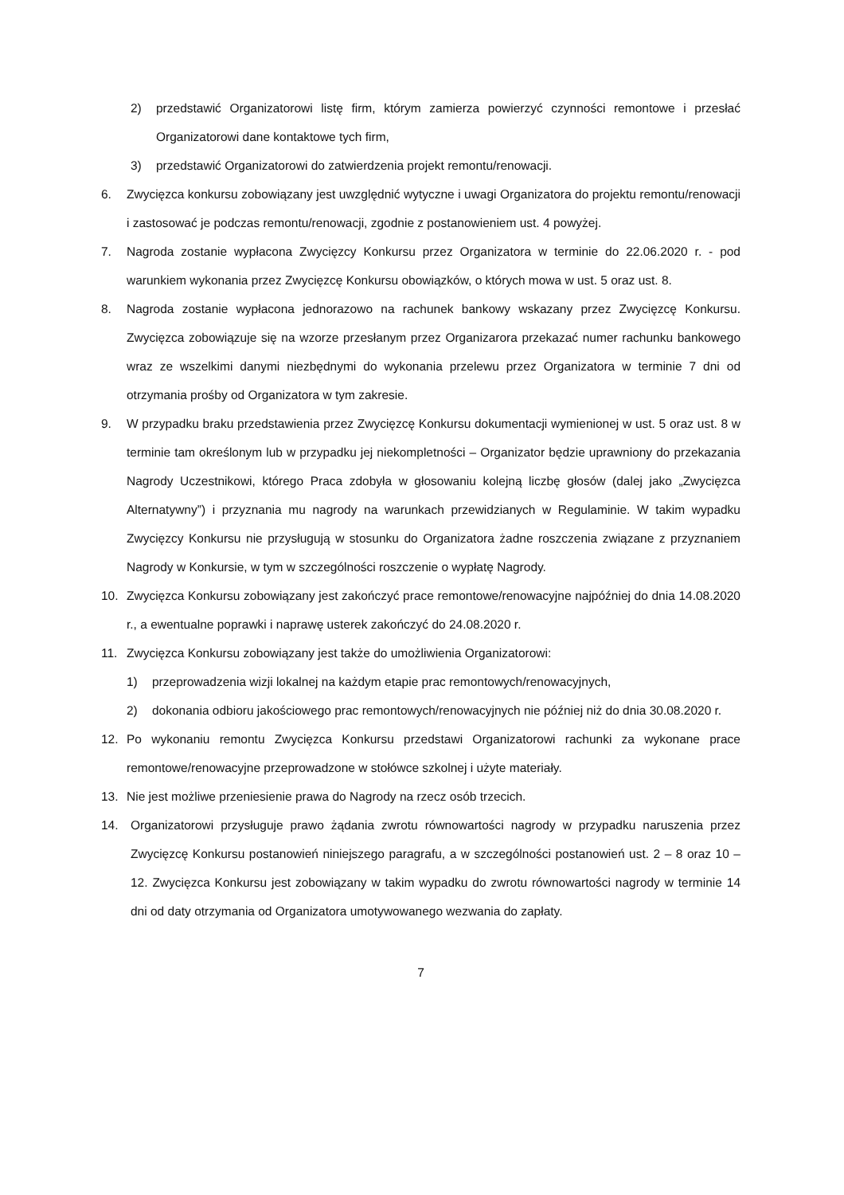2) przedstawić Organizatorowi listę firm, którym zamierza powierzyć czynności remontowe i przesłać Organizatorowi dane kontaktowe tych firm,
3) przedstawić Organizatorowi do zatwierdzenia projekt remontu/renowacji.
6. Zwycięzca konkursu zobowiązany jest uwzględnić wytyczne i uwagi Organizatora do projektu remontu/renowacji i zastosować je podczas remontu/renowacji, zgodnie z postanowieniem ust. 4 powyżej.
7. Nagroda zostanie wypłacona Zwycięzcy Konkursu przez Organizatora w terminie do 22.06.2020 r. - pod warunkiem wykonania przez Zwycięzcę Konkursu obowiązków, o których mowa w ust. 5 oraz ust. 8.
8. Nagroda zostanie wypłacona jednorazowo na rachunek bankowy wskazany przez Zwycięzcę Konkursu. Zwycięzca zobowiązuje się na wzorze przesłanym przez Organizarora przekazać numer rachunku bankowego wraz ze wszelkimi danymi niezbędnymi do wykonania przelewu przez Organizatora w terminie 7 dni od otrzymania prośby od Organizatora w tym zakresie.
9. W przypadku braku przedstawienia przez Zwycięzcę Konkursu dokumentacji wymienionej w ust. 5 oraz ust. 8 w terminie tam określonym lub w przypadku jej niekompletności – Organizator będzie uprawniony do przekazania Nagrody Uczestnikowi, którego Praca zdobyła w głosowaniu kolejną liczbę głosów (dalej jako „Zwycięzca Alternatywny”) i przyznania mu nagrody na warunkach przewidzianych w Regulaminie. W takim wypadku Zwycięzcy Konkursu nie przysługują w stosunku do Organizatora żadne roszczenia związane z przyznaniem Nagrody w Konkursie, w tym w szczególności roszczenie o wypłatę Nagrody.
10. Zwycięzca Konkursu zobowiązany jest zakończyć prace remontowe/renowacyjne najpóźniej do dnia 14.08.2020 r., a ewentualne poprawki i naprawę usterek zakończyć do 24.08.2020 r.
11. Zwycięzca Konkursu zobowiązany jest także do umożliwienia Organizatorowi:
1) przeprowadzenia wizji lokalnej na każdym etapie prac remontowych/renowacyjnych,
2) dokonania odbioru jakościowego prac remontowych/renowacyjnych nie później niż do dnia 30.08.2020 r.
12. Po wykonaniu remontu Zwycięzca Konkursu przedstawi Organizatorowi rachunki za wykonane prace remontowe/renowacyjne przeprowadzone w stołówce szkolnej i użyte materiały.
13. Nie jest możliwe przeniesienie prawa do Nagrody na rzecz osób trzecich.
14. Organizatorowi przysługuje prawo żądania zwrotu równowartości nagrody w przypadku naruszenia przez Zwycięzcę Konkursu postanowień niniejszego paragrafu, a w szczególności postanowień ust. 2 – 8 oraz 10 – 12. Zwycięzca Konkursu jest zobowiązany w takim wypadku do zwrotu równowartości nagrody w terminie 14 dni od daty otrzymania od Organizatora umotywowanego wezwania do zapłaty.
7